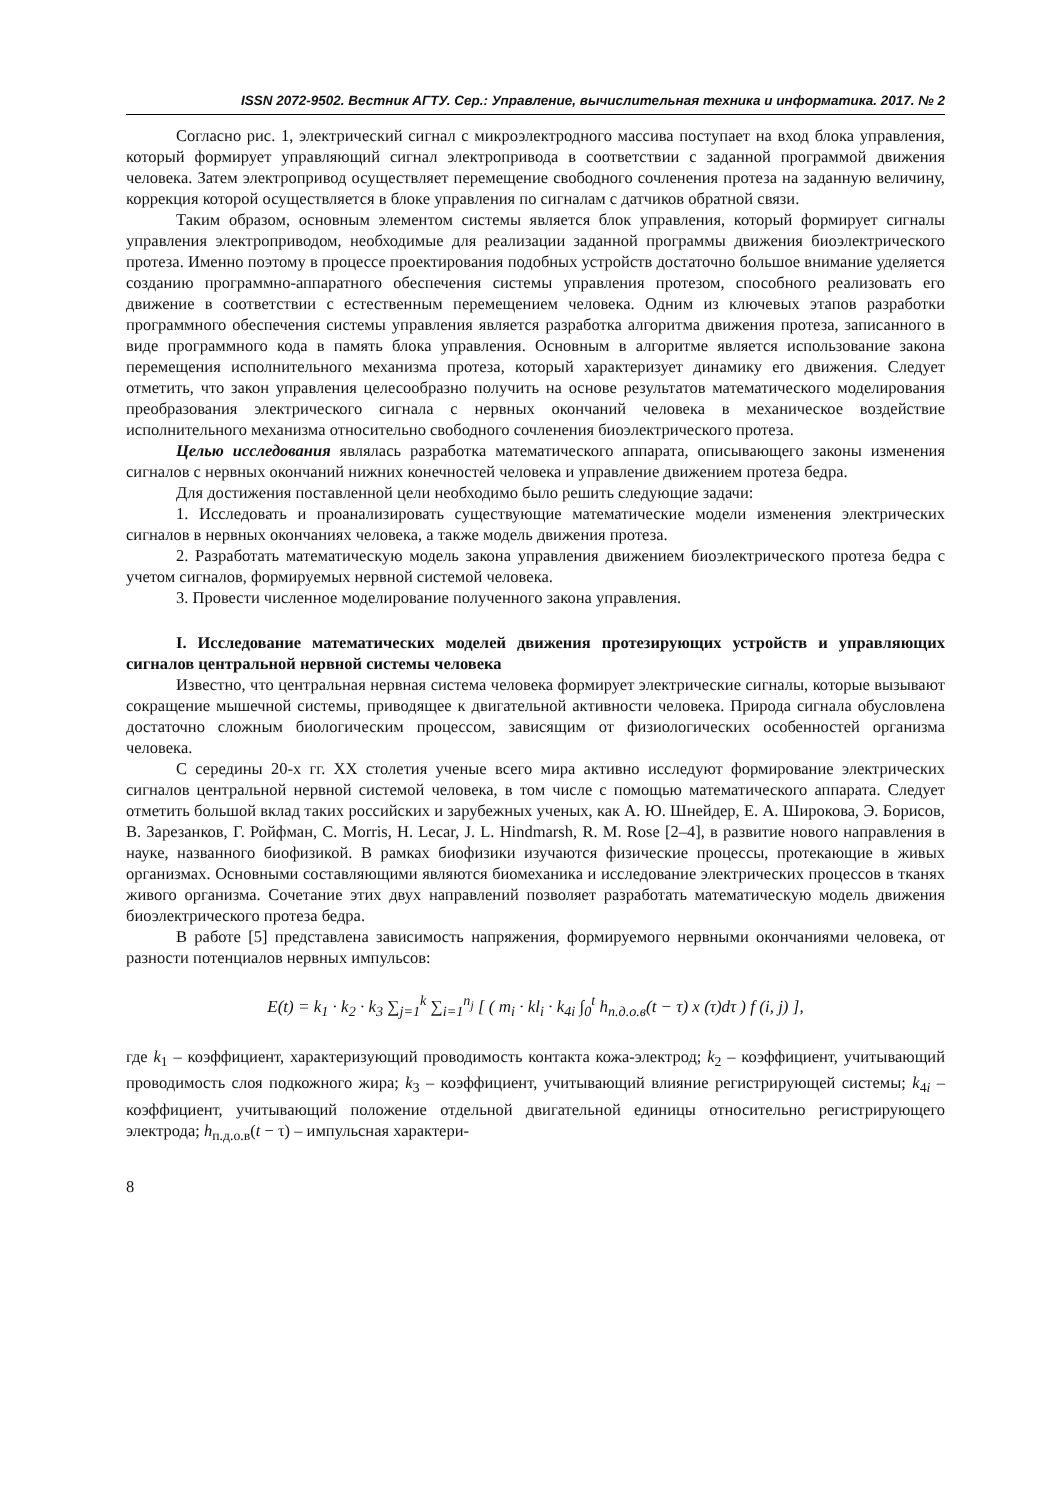ISSN 2072-9502. Вестник АГТУ. Сер.: Управление, вычислительная техника и информатика. 2017. № 2
Согласно рис. 1, электрический сигнал с микроэлектродного массива поступает на вход блока управления, который формирует управляющий сигнал электропривода в соответствии с заданной программой движения человека. Затем электропривод осуществляет перемещение свободного сочленения протеза на заданную величину, коррекция которой осуществляется в блоке управления по сигналам с датчиков обратной связи.
Таким образом, основным элементом системы является блок управления, который формирует сигналы управления электроприводом, необходимые для реализации заданной программы движения биоэлектрического протеза. Именно поэтому в процессе проектирования подобных устройств достаточно большое внимание уделяется созданию программно-аппаратного обеспечения системы управления протезом, способного реализовать его движение в соответствии с естественным перемещением человека. Одним из ключевых этапов разработки программного обеспечения системы управления является разработка алгоритма движения протеза, записанного в виде программного кода в память блока управления. Основным в алгоритме является использование закона перемещения исполнительного механизма протеза, который характеризует динамику его движения. Следует отметить, что закон управления целесообразно получить на основе результатов математического моделирования преобразования электрического сигнала с нервных окончаний человека в механическое воздействие исполнительного механизма относительно свободного сочленения биоэлектрического протеза.
Целью исследования являлась разработка математического аппарата, описывающего законы изменения сигналов с нервных окончаний нижних конечностей человека и управление движением протеза бедра.
Для достижения поставленной цели необходимо было решить следующие задачи:
1. Исследовать и проанализировать существующие математические модели изменения электрических сигналов в нервных окончаниях человека, а также модель движения протеза.
2. Разработать математическую модель закона управления движением биоэлектрического протеза бедра с учетом сигналов, формируемых нервной системой человека.
3. Провести численное моделирование полученного закона управления.
I. Исследование математических моделей движения протезирующих устройств и управляющих сигналов центральной нервной системы человека
Известно, что центральная нервная система человека формирует электрические сигналы, которые вызывают сокращение мышечной системы, приводящее к двигательной активности человека. Природа сигнала обусловлена достаточно сложным биологическим процессом, зависящим от физиологических особенностей организма человека.
С середины 20-х гг. XX столетия ученые всего мира активно исследуют формирование электрических сигналов центральной нервной системой человека, в том числе с помощью математического аппарата. Следует отметить большой вклад таких российских и зарубежных ученых, как А. Ю. Шнейдер, Е. А. Широкова, Э. Борисов, В. Зарезанков, Г. Ройфман, C. Morris, H. Lecar, J. L. Hindmarsh, R. M. Rose [2–4], в развитие нового направления в науке, названного биофизикой. В рамках биофизики изучаются физические процессы, протекающие в живых организмах. Основными составляющими являются биомеханика и исследование электрических процессов в тканях живого организма. Сочетание этих двух направлений позволяет разработать математическую модель движения биоэлектрического протеза бедра.
В работе [5] представлена зависимость напряжения, формируемого нервными окончаниями человека, от разности потенциалов нервных импульсов:
E(t) = k<sub>1</sub> · k<sub>2</sub> · k<sub>3</sub> ∑<sub>j=1</sub><sup>k</sup> ∑<sub>i=1</sub><sup>n<sub>j</sub></sup> [ ( m<sub>i</sub> · kl<sub>i</sub> · k<sub>4i</sub> ∫<sub>0</sub><sup>t</sup> h<sub>п.д.о.в</sub>(t − τ) x (τ)dτ ) f (i, j) ],
где k<sub>1</sub> – коэффициент, характеризующий проводимость контакта кожа-электрод; k<sub>2</sub> – коэффициент, учитывающий проводимость слоя подкожного жира; k<sub>3</sub> – коэффициент, учитывающий влияние регистрирующей системы; k<sub>4i</sub> – коэффициент, учитывающий положение отдельной двигательной единицы относительно регистрирующего электрода; h<sub>п.д.о.в</sub>(t − τ) – импульсная характери-
8